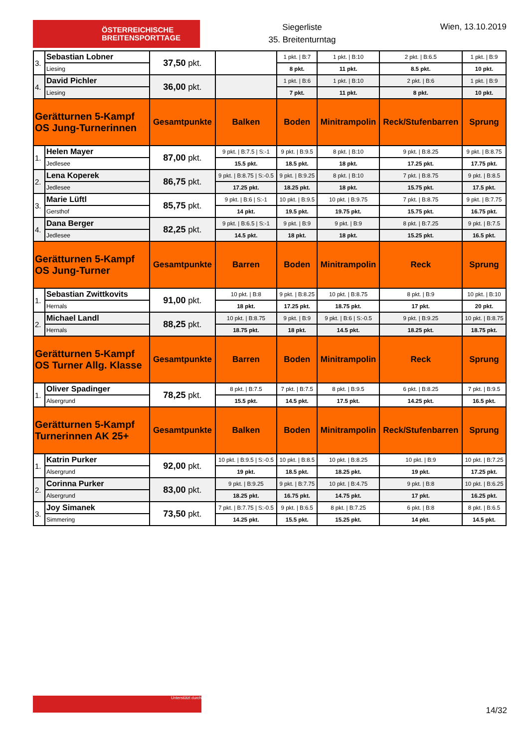ÖSTERREICHISCHE
BREITENSPORTTAGE
Siegerliste
35. Breitenturntag
Wien, 13.10.2019
| 3. | Sebastian Lobner | 37,50 pkt. | | 1 pkt. / B:7 | 1 pkt. / B:10 | 2 pkt. / B:6.5 | 1 pkt. / B:9 |
| | Liesing | | | 8 pkt. | 11 pkt. | 8.5 pkt. | 10 pkt. |
| 4. | David Pichler | 36,00 pkt. | | 1 pkt. / B:6 | 1 pkt. / B:10 | 2 pkt. / B:6 | 1 pkt. / B:9 |
| | Liesing | | | 7 pkt. | 11 pkt. | 8 pkt. | 10 pkt. |
| Gerätturnen 5-Kampf OS Jung-Turnerinnen | | Gesamtpunkte | Balken | Boden | Minitrampolin | Reck/Stufenbarren | Sprung |
| 1. | Helen Mayer | 87,00 pkt. | 9 pkt. / B:7.5 / S:-1 | 9 pkt. / B:9.5 | 8 pkt. / B:10 | 9 pkt. / B:8.25 | 9 pkt. / B:8.75 |
| | Jedlesee | | 15.5 pkt. | 18.5 pkt. | 18 pkt. | 17.25 pkt. | 17.75 pkt. |
| 2. | Lena Koperek | 86,75 pkt. | 9 pkt. / B:8.75 / S:-0.5 | 9 pkt. / B:9.25 | 8 pkt. / B:10 | 7 pkt. / B:8.75 | 9 pkt. / B:8.5 |
| | Jedlesee | | 17.25 pkt. | 18.25 pkt. | 18 pkt. | 15.75 pkt. | 17.5 pkt. |
| 3. | Marie Lüftl | 85,75 pkt. | 9 pkt. / B:6 / S:-1 | 10 pkt. / B:9.5 | 10 pkt. / B:9.75 | 7 pkt. / B:8.75 | 9 pkt. / B:7.75 |
| | Gersthof | | 14 pkt. | 19.5 pkt. | 19.75 pkt. | 15.75 pkt. | 16.75 pkt. |
| 4. | Dana Berger | 82,25 pkt. | 9 pkt. / B:6.5 / S:-1 | 9 pkt. / B:9 | 9 pkt. / B:9 | 8 pkt. / B:7.25 | 9 pkt. / B:7.5 |
| | Jedlesee | | 14.5 pkt. | 18 pkt. | 18 pkt. | 15.25 pkt. | 16.5 pkt. |
| Gerätturnen 5-Kampf OS Jung-Turner | | Gesamtpunkte | Barren | Boden | Minitrampolin | Reck | Sprung |
| 1. | Sebastian Zwittkovits | 91,00 pkt. | 10 pkt. / B:8 | 9 pkt. / B:8.25 | 10 pkt. / B:8.75 | 8 pkt. / B:9 | 10 pkt. / B:10 |
| | Hernals | | 18 pkt. | 17.25 pkt. | 18.75 pkt. | 17 pkt. | 20 pkt. |
| 2. | Michael Landl | 88,25 pkt. | 10 pkt. / B:8.75 | 9 pkt. / B:9 | 9 pkt. / B:6 / S:-0.5 | 9 pkt. / B:9.25 | 10 pkt. / B:8.75 |
| | Hernals | | 18.75 pkt. | 18 pkt. | 14.5 pkt. | 18.25 pkt. | 18.75 pkt. |
| Gerätturnen 5-Kampf OS Turner Allg. Klasse | | Gesamtpunkte | Barren | Boden | Minitrampolin | Reck | Sprung |
| 1. | Oliver Spadinger | 78,25 pkt. | 8 pkt. / B:7.5 | 7 pkt. / B:7.5 | 8 pkt. / B:9.5 | 6 pkt. / B:8.25 | 7 pkt. / B:9.5 |
| | Alsergrund | | 15.5 pkt. | 14.5 pkt. | 17.5 pkt. | 14.25 pkt. | 16.5 pkt. |
| Gerätturnen 5-Kampf Turnerinnen AK 25+ | | Gesamtpunkte | Balken | Boden | Minitrampolin | Reck/Stufenbarren | Sprung |
| 1. | Katrin Purker | 92,00 pkt. | 10 pkt. / B:9.5 / S:-0.5 | 10 pkt. / B:8.5 | 10 pkt. / B:8.25 | 10 pkt. / B:9 | 10 pkt. / B:7.25 |
| | Alsergrund | | 19 pkt. | 18.5 pkt. | 18.25 pkt. | 19 pkt. | 17.25 pkt. |
| 2. | Corinna Purker | 83,00 pkt. | 9 pkt. / B:9.25 | 9 pkt. / B:7.75 | 10 pkt. / B:4.75 | 9 pkt. / B:8 | 10 pkt. / B:6.25 |
| | Alsergrund | | 18.25 pkt. | 16.75 pkt. | 14.75 pkt. | 17 pkt. | 16.25 pkt. |
| 3. | Joy Simanek | 73,50 pkt. | 7 pkt. / B:7.75 / S:-0.5 | 9 pkt. / B:6.5 | 8 pkt. / B:7.25 | 6 pkt. / B:8 | 8 pkt. / B:6.5 |
| | Simmering | | 14.25 pkt. | 15.5 pkt. | 15.25 pkt. | 14 pkt. | 14.5 pkt. |
Unterstützt durch
14/32